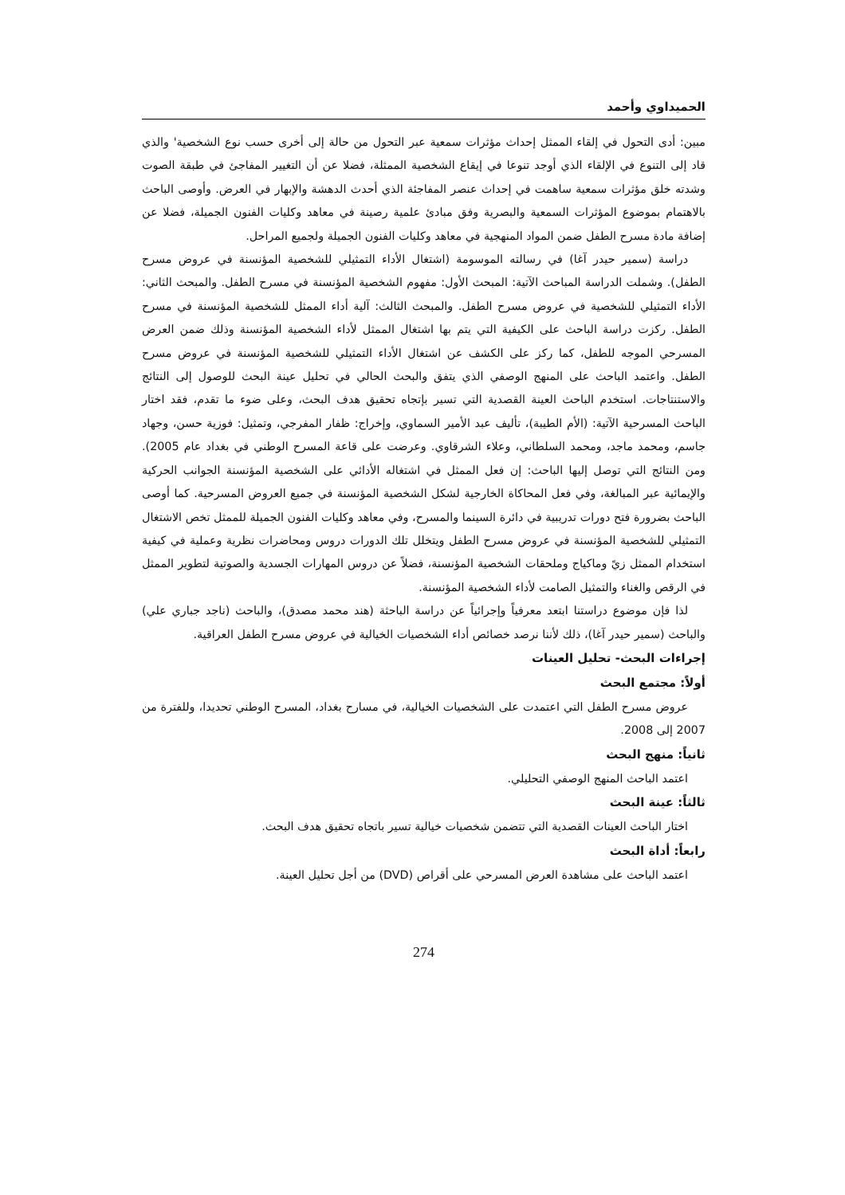الحميداوي وأحمد
مبين: أدى التحول في إلقاء الممثل إحداث مؤثرات سمعية عبر التحول من حالة إلى أخرى حسب نوع الشخصية' والذي قاد إلى التنوع في الإلقاء الذي أوجد تنوعا في إيقاع الشخصية الممثلة، فضلا عن أن التغيير المفاجئ في طبقة الصوت وشدته خلق مؤثرات سمعية ساهمت في إحداث عنصر المفاجئة الذي أحدث الدهشة والإبهار في العرض. وأوصى الباحث بالاهتمام بموضوع المؤثرات السمعية والبصرية وفق مبادئ علمية رصينة في معاهد وكليات الفنون الجميلة، فضلا عن إضافة مادة مسرح الطفل ضمن المواد المنهجية في معاهد وكليات الفنون الجميلة ولجميع المراحل.
دراسة (سمير حيدر آغا) في رسالته الموسومة (اشتغال الأداء التمثيلي للشخصية المؤنسنة في عروض مسرح الطفل). وشملت الدراسة المباحث الآتية: المبحث الأول: مفهوم الشخصية المؤنسنة في مسرح الطفل. والمبحث الثاني: الأداء التمثيلي للشخصية في عروض مسرح الطفل. والمبحث الثالث: آلية أداء الممثل للشخصية المؤنسنة في مسرح الطفل. ركزت دراسة الباحث على الكيفية التي يتم بها اشتغال الممثل لأداء الشخصية المؤنسنة وذلك ضمن العرض المسرحي الموجه للطفل، كما ركز على الكشف عن اشتغال الأداء التمثيلي للشخصية المؤنسنة في عروض مسرح الطفل. واعتمد الباحث على المنهج الوصفي الذي يتفق والبحث الحالي في تحليل عينة البحث للوصول إلى النتائج والاستنتاجات. استخدم الباحث العينة القصدية التي تسير بإتجاه تحقيق هدف البحث، وعلى ضوء ما تقدم، فقد اختار الباحث المسرحية الآتية: (الأم الطيبة)، تأليف عبد الأمير السماوي، وإخراج: ظفار المفرجي، وتمثيل: فوزية حسن، وجهاد جاسم، ومحمد ماجد، ومحمد السلطاني، وعلاء الشرقاوي. وعرضت على قاعة المسرح الوطني في بغداد عام 2005). ومن النتائج التي توصل إليها الباحث: إن فعل الممثل في اشتغاله الأدائي على الشخصية المؤنسنة الجوانب الحركية والإيمائية عبر المبالغة، وفي فعل المحاكاة الخارجية لشكل الشخصية المؤنسنة في جميع العروض المسرحية. كما أوصى الباحث بضرورة فتح دورات تدريبية في دائرة السينما والمسرح، وفي معاهد وكليات الفنون الجميلة للممثل تخص الاشتغال التمثيلي للشخصية المؤنسنة في عروض مسرح الطفل ويتخلل تلك الدورات دروس ومحاضرات نظرية وعملية في كيفية استخدام الممثل زيً وماكياج وملحقات الشخصية المؤنسنة، فضلاً عن دروس المهارات الجسدية والصوتية لتطوير الممثل في الرقص والغناء والتمثيل الصامت لأداء الشخصية المؤنسنة.
لذا فإن موضوع دراستنا ابتعد معرفياً وإجرائياً عن دراسة الباحثة (هند محمد مصدق)، والباحث (ناجد جباري علي) والباحث (سمير حيدر آغا)، ذلك لأننا نرصد خصائص أداء الشخصيات الخيالية في عروض مسرح الطفل العراقية.
إجراءات البحث- تحليل العينات
أولاً: مجتمع البحث
عروض مسرح الطفل التي اعتمدت على الشخصيات الخيالية، في مسارح بغداد، المسرح الوطني تحديدا، وللفترة من 2007 إلى 2008.
ثانياً: منهج البحث
اعتمد الباحث المنهج الوصفي التحليلي.
ثالثاً: عينة البحث
اختار الباحث العينات القصدية التي تتضمن شخصيات خيالية تسير باتجاه تحقيق هدف البحث.
رابعاً: أداة البحث
اعتمد الباحث على مشاهدة العرض المسرحي على أقراص (DVD) من أجل تحليل العينة.
274